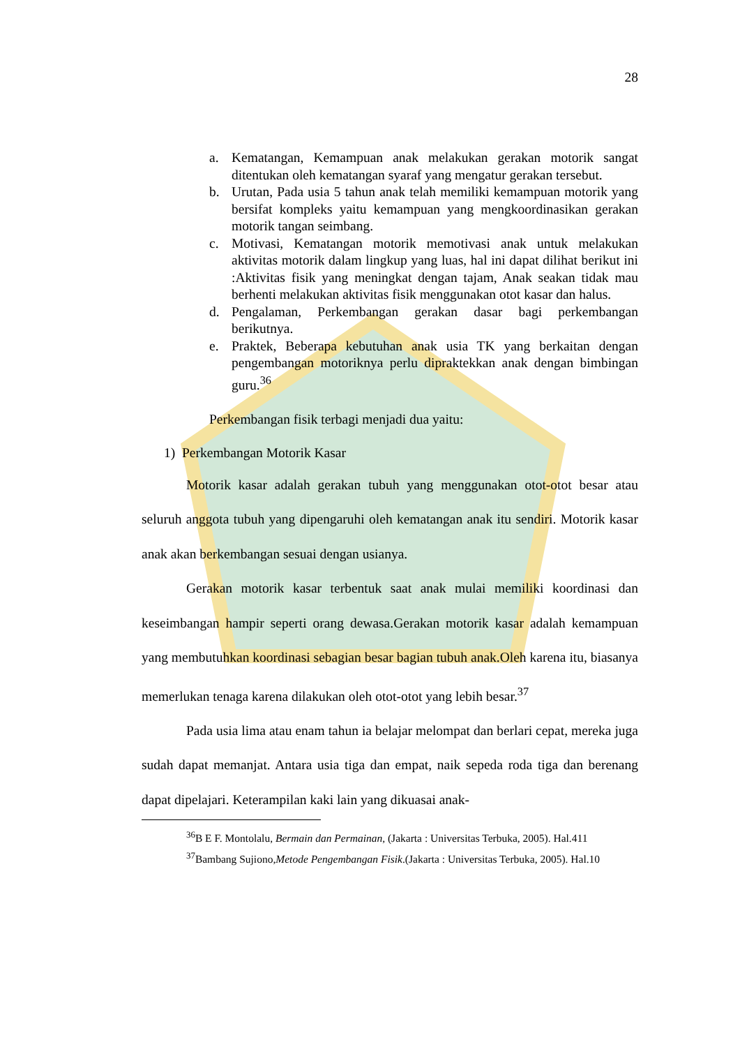28
a. Kematangan, Kemampuan anak melakukan gerakan motorik sangat ditentukan oleh kematangan syaraf yang mengatur gerakan tersebut.
b. Urutan, Pada usia 5 tahun anak telah memiliki kemampuan motorik yang bersifat kompleks yaitu kemampuan yang mengkoordinasikan gerakan motorik tangan seimbang.
c. Motivasi, Kematangan motorik memotivasi anak untuk melakukan aktivitas motorik dalam lingkup yang luas, hal ini dapat dilihat berikut ini :Aktivitas fisik yang meningkat dengan tajam, Anak seakan tidak mau berhenti melakukan aktivitas fisik menggunakan otot kasar dan halus.
d. Pengalaman, Perkembangan gerakan dasar bagi perkembangan berikutnya.
e. Praktek, Beberapa kebutuhan anak usia TK yang berkaitan dengan pengembangan motoriknya perlu dipraktekkan anak dengan bimbingan guru.<sup>36</sup>
Perkembangan fisik terbagi menjadi dua yaitu:
1) Perkembangan Motorik Kasar
Motorik kasar adalah gerakan tubuh yang menggunakan otot-otot besar atau seluruh anggota tubuh yang dipengaruhi oleh kematangan anak itu sendiri. Motorik kasar anak akan berkembangan sesuai dengan usianya.
Gerakan motorik kasar terbentuk saat anak mulai memiliki koordinasi dan keseimbangan hampir seperti orang dewasa.Gerakan motorik kasar adalah kemampuan yang membutuhkan koordinasi sebagian besar bagian tubuh anak.Oleh karena itu, biasanya memerlukan tenaga karena dilakukan oleh otot-otot yang lebih besar.<sup>37</sup>
Pada usia lima atau enam tahun ia belajar melompat dan berlari cepat, mereka juga sudah dapat memanjat. Antara usia tiga dan empat, naik sepeda roda tiga dan berenang dapat dipelajari. Keterampilan kaki lain yang dikuasai anak-
<sup>36</sup>B E F. Montolalu, Bermain dan Permainan, (Jakarta : Universitas Terbuka, 2005). Hal.411
<sup>37</sup> Bambang Sujiono,Metode Pengembangan Fisik.(Jakarta : Universitas Terbuka, 2005). Hal.10